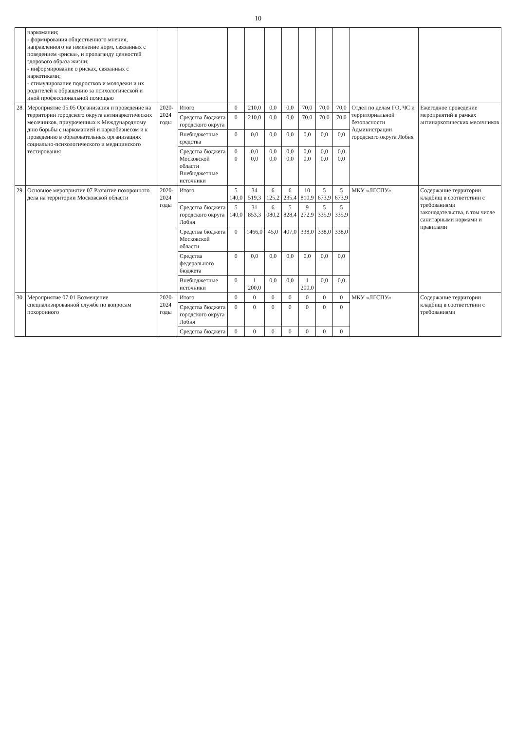10
| | наркомании; - формирования общественного мнения, направленного на изменение норм, связанных с поведением «риска», и пропаганду ценностей здорового образа жизни; - информирование о рисках, связанных с наркотиками; - стимулирование подростков и молодежи и их родителей к обращению за психологической и иной профессиональной помощью | | | | | | | | | | | |
| 28. | Мероприятие 05.05 Организация и проведение на территории городского округа антинаркотических месячников, приуроченных к Международному дню борьбы с наркоманией и наркобизнесом и к проведению в образовательных организациях социально-психологического и медицинского тестирования | 2020-2024 годы | Итого | 0 | 210,0 | 0,0 | 0,0 | 70,0 | 70,0 | 70,0 | Отдел по делам ГО, ЧС и территориальной безопасности Администрации городского округа Лобня | Ежегодное проведение мероприятий в рамках антинаркотических месячников |
| | | | Средства бюджета городского округа | 0 | 210,0 | 0,0 | 0,0 | 70,0 | 70,0 | 70,0 | | |
| | | | Внебюджетные средства | 0 | 0,0 | 0,0 | 0,0 | 0,0 | 0,0 | 0,0 | | |
| | | | Средства бюджета Московской области Внебюджетные источники | 0 0 | 0,0 0,0 | 0,0 0,0 | 0,0 0,0 | 0,0 0,0 | 0,0 0,0 | 0,0 0,0 | | |
| 29. | Основное мероприятие 07 Развитие похоронного дела на территории Московской области | 2020-2024 годы | Итого | 5 140,0 | 34 519,3 | 6 125,2 | 6 235,4 | 10 810,9 | 5 673,9 | 5 673,9 | МКУ «ЛГСПУ» | Содержание территории кладбищ в соответствии с требованиями законодательства, в том числе санитарными нормами и правилами |
| | | | Средства бюджета городского округа Лобня | 5 140,0 | 31 853,3 | 6 080,2 | 5 828,4 | 9 272,9 | 5 335,9 | 5 335,9 | | |
| | | | Средства бюджета Московской области | 0 | 1466,0 | 45,0 | 407,0 | 338,0 | 338,0 | 338,0 | | |
| | | | Средства федерального бюджета | 0 | 0,0 | 0,0 | 0,0 | 0,0 | 0,0 | 0,0 | | |
| | | | Внебюджетные источники | 0 | 1 200,0 | 0,0 | 0,0 | 1 200,0 | 0,0 | 0,0 | | |
| 30. | Мероприятие 07.01 Возмещение специализированной службе по вопросам похоронного | 2020-2024 годы | Итого | 0 | 0 | 0 | 0 | 0 | 0 | 0 | МКУ «ЛГСПУ» | Содержание территории кладбищ в соответствии с требованиями |
| | | | Средства бюджета городского округа Лобня | 0 | 0 | 0 | 0 | 0 | 0 | 0 | | |
| | | | Средства бюджета | 0 | 0 | 0 | 0 | 0 | 0 | 0 | | |